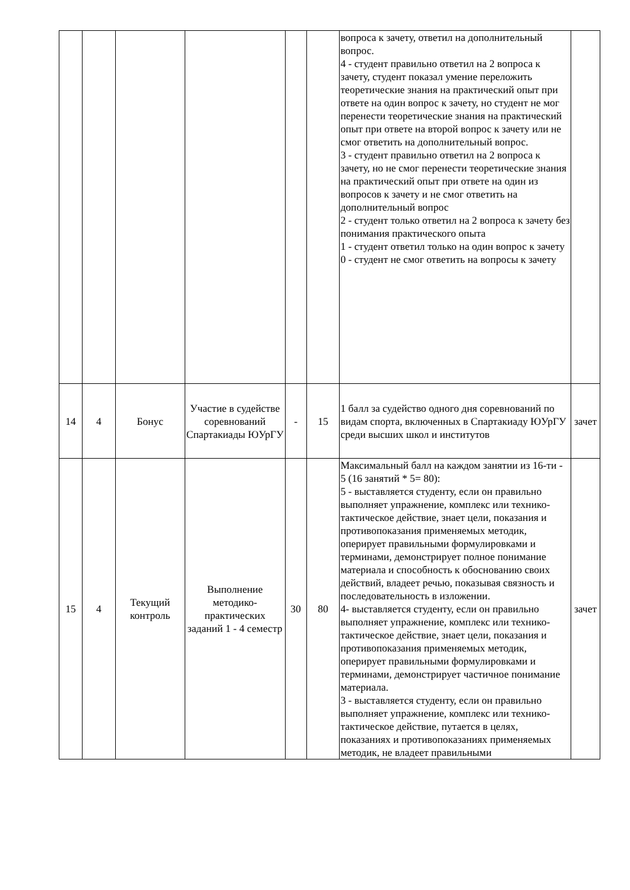| | | | | | | вопроса к зачету, ответил на дополнительный вопрос. 4 - студент правильно ответил на 2 вопроса к зачету, студент показал умение переложить теоретические знания на практический опыт при ответе на один вопрос к зачету, но студент не мог перенести теоретические знания на практический опыт при ответе на второй вопрос к зачету или не смог ответить на дополнительный вопрос. 3 - студент правильно ответил на 2 вопроса к зачету, но не смог перенести теоретические знания на практический опыт при ответе на один из вопросов к зачету и не смог ответить на дополнительный вопрос 2 - студент только ответил на 2 вопроса к зачету без понимания практического опыта 1 - студент ответил только на один вопрос к зачету 0 - студент не смог ответить на вопросы к зачету | |
| 14 | 4 | Бонус | Участие в судействе соревнований Спартакиады ЮУрГУ | - | 15 | 1 балл за судейство одного дня соревнований по видам спорта, включенных в Спартакиаду ЮУрГУ среди высших школ и институтов | зачет |
| 15 | 4 | Текущий контроль | Выполнение методико-практических заданий 1 - 4 семестр | 30 | 80 | Максимальный балл на каждом занятии из 16-ти - 5 (16 занятий * 5= 80): 5 - выставляется студенту, если он правильно выполняет упражнение, комплекс или технико-тактическое действие, знает цели, показания и противопоказания применяемых методик, оперирует правильными формулировками и терминами, демонстрирует полное понимание материала и способность к обоснованию своих действий, владеет речью, показывая связность и последовательность в изложении. 4- выставляется студенту, если он правильно выполняет упражнение, комплекс или технико-тактическое действие, знает цели, показания и противопоказания применяемых методик, оперирует правильными формулировками и терминами, демонстрирует частичное понимание материала. 3 - выставляется студенту, если он правильно выполняет упражнение, комплекс или технико-тактическое действие, путается в целях, показаниях и противопоказаниях применяемых методик, не владеет правильными | зачет |